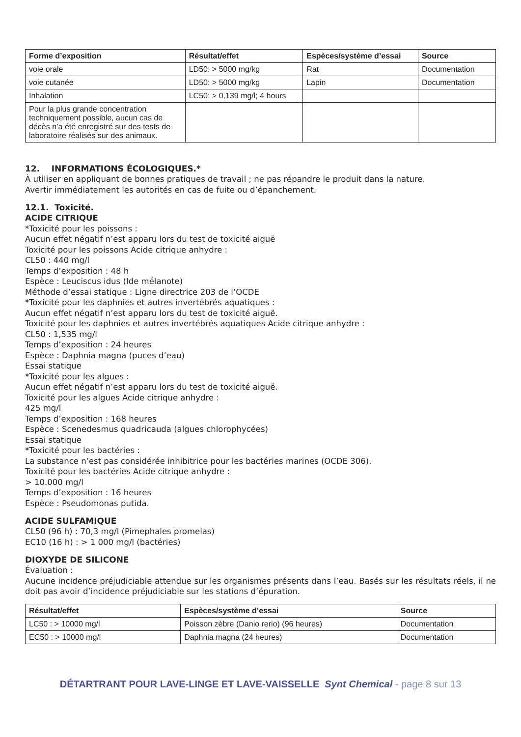| Forme d’exposition | Résultat/effet | Espèces/système d’essai | Source |
| --- | --- | --- | --- |
| voie orale | LD50: > 5000 mg/kg | Rat | Documentation |
| voie cutanée | LD50: > 5000 mg/kg | Lapin | Documentation |
| Inhalation | LC50: > 0,139 mg/l; 4 hours | | |
| Pour la plus grande concentration techniquement possible, aucun cas de décès n’a été enregistré sur des tests de laboratoire réalisés sur des animaux. | | | |
12. INFORMATIONS ÉCOLOGIQUES.*
À utiliser en appliquant de bonnes pratiques de travail ; ne pas répandre le produit dans la nature.
Avertir immédiatement les autorités en cas de fuite ou d’épanchement.
12.1. Toxicité.
ACIDE CITRIQUE
*Toxicité pour les poissons :
Aucun effet négatif n’est apparu lors du test de toxicité aiguë
Toxicité pour les poissons Acide citrique anhydre :
CL50 : 440 mg/l
Temps d’exposition : 48 h
Espèce : Leuciscus idus (Ide mélanote)
Méthode d’essai statique : Ligne directrice 203 de l’OCDE
*Toxicité pour les daphnies et autres invertébrés aquatiques :
Aucun effet négatif n’est apparu lors du test de toxicité aiguë.
Toxicité pour les daphnies et autres invertébrés aquatiques Acide citrique anhydre :
CL50 : 1,535 mg/l
Temps d’exposition : 24 heures
Espèce : Daphnia magna (puces d’eau)
Essai statique
*Toxicité pour les algues :
Aucun effet négatif n’est apparu lors du test de toxicité aiguë.
Toxicité pour les algues Acide citrique anhydre :
425 mg/l
Temps d’exposition : 168 heures
Espèce : Scenedesmus quadricauda (algues chlorophycées)
Essai statique
*Toxicité pour les bactéries :
La substance n’est pas considérée inhibitrice pour les bactéries marines (OCDE 306).
Toxicité pour les bactéries Acide citrique anhydre :
> 10.000 mg/l
Temps d’exposition : 16 heures
Espèce : Pseudomonas putida.
ACIDE SULFAMIQUE
CL50 (96 h) : 70,3 mg/l (Pimephales promelas)
EC10 (16 h) : > 1 000 mg/l (bactéries)
DIOXYDE DE SILICONE
Évaluation :
Aucune incidence préjudiciable attendue sur les organismes présents dans l’eau. Basés sur les résultats réels, il ne doit pas avoir d’incidence préjudiciable sur les stations d’épuration.
| Résultat/effet | Espèces/système d’essai | Source |
| --- | --- | --- |
| LC50 : > 10000 mg/l | Poisson zèbre (Danio rerio) (96 heures) | Documentation |
| EC50 : > 10000 mg/l | Daphnia magna (24 heures) | Documentation |
DÉTARTRANT POUR LAVE-LINGE ET LAVE-VAISSELLE Synt Chemical - page 8 sur 13